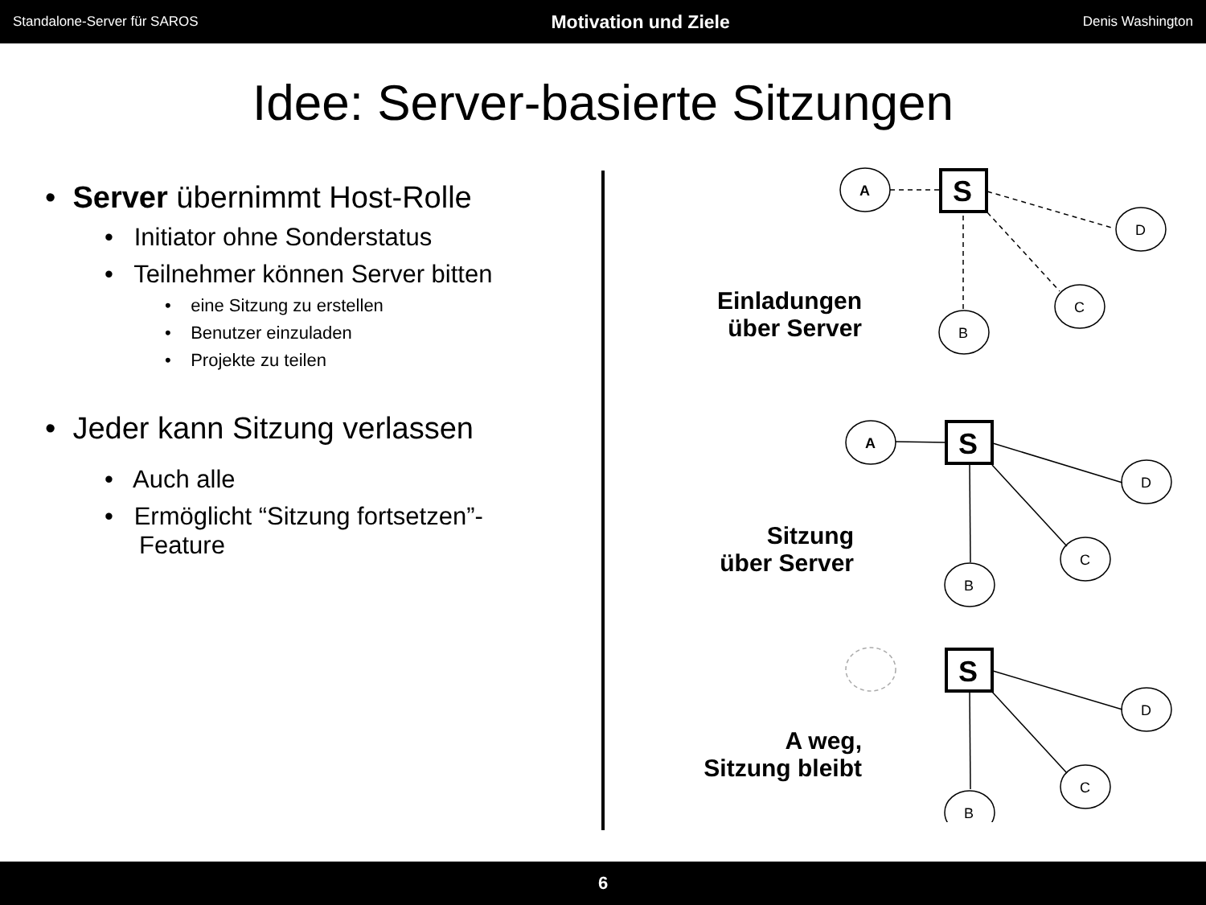Standalone-Server für SAROS Motivation und Ziele Denis Washington
Idee: Server-basierte Sitzungen
• Server übernimmt Host-Rolle
• Initiator ohne Sonderstatus
• Teilnehmer können Server bitten
• eine Sitzung zu erstellen
• Benutzer einzuladen
• Projekte zu teilen
• Jeder kann Sitzung verlassen
• Auch alle
• Ermöglicht “Sitzung fortsetzen”-
Feature
Einladungen
über Server
Sitzung
über Server
A weg,
Sitzung bleibt
A
S
D
C
B
A
S
D
C
B
S
D
C
B
6